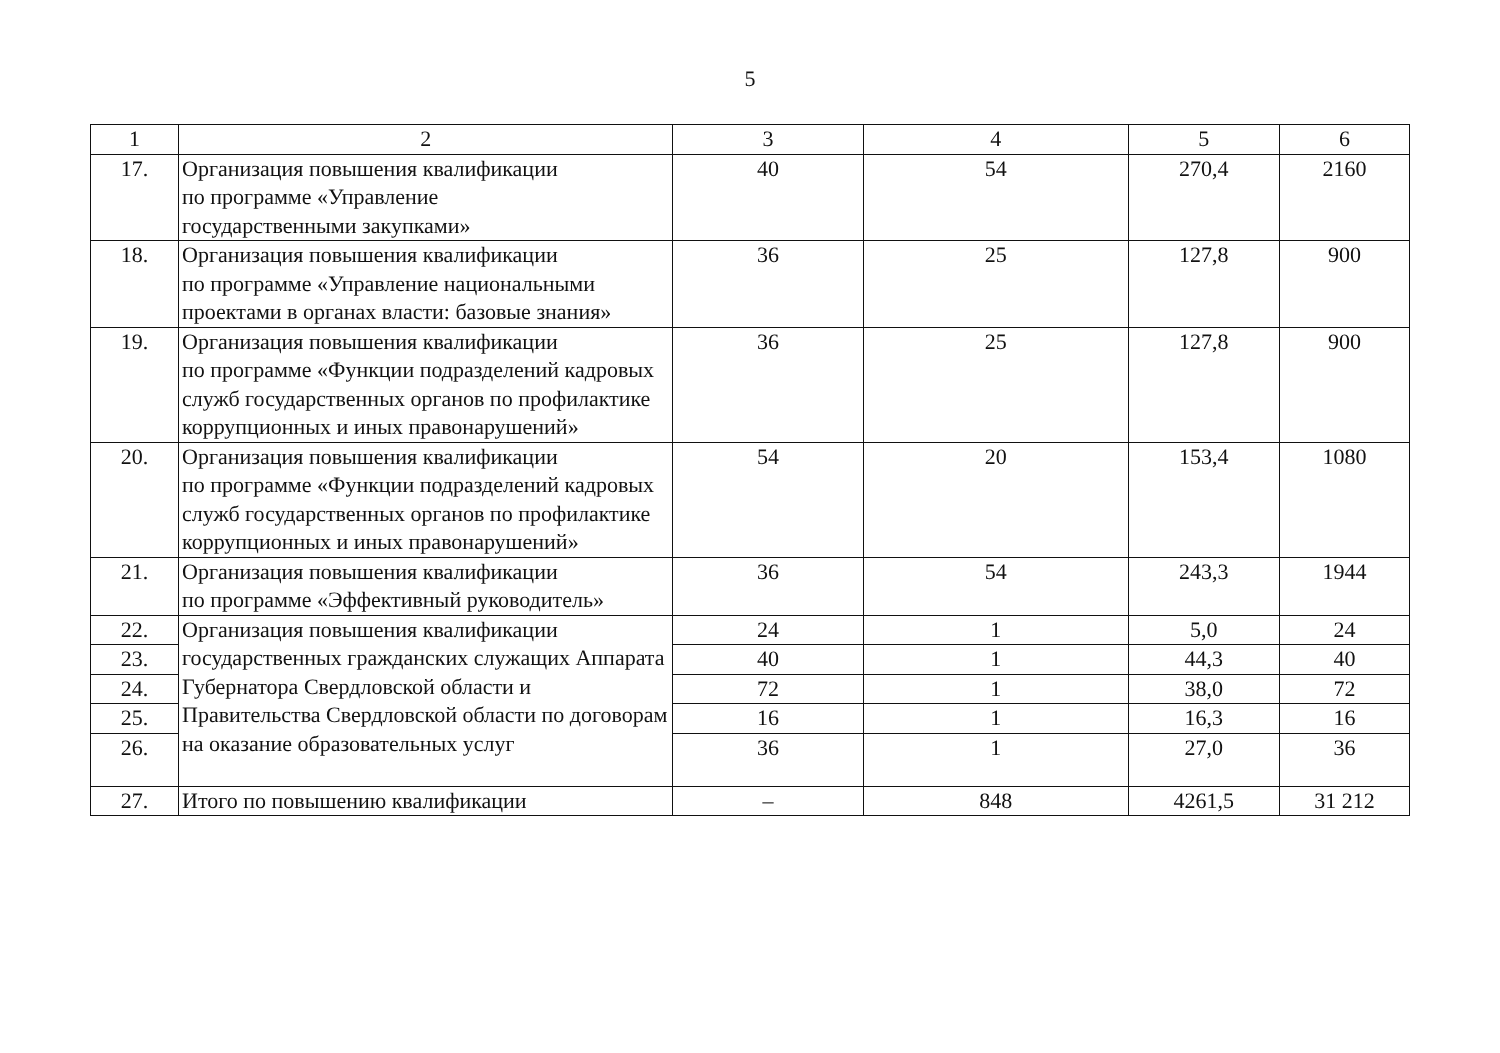5
| 1 | 2 | 3 | 4 | 5 | 6 |
| --- | --- | --- | --- | --- | --- |
| 17. | Организация повышения квалификации по программе «Управление государственными закупками» | 40 | 54 | 270,4 | 2160 |
| 18. | Организация повышения квалификации по программе «Управление национальными проектами в органах власти: базовые знания» | 36 | 25 | 127,8 | 900 |
| 19. | Организация повышения квалификации по программе «Функции подразделений кадровых служб государственных органов по профилактике коррупционных и иных правонарушений» | 36 | 25 | 127,8 | 900 |
| 20. | Организация повышения квалификации по программе «Функции подразделений кадровых служб государственных органов по профилактике коррупционных и иных правонарушений» | 54 | 20 | 153,4 | 1080 |
| 21. | Организация повышения квалификации по программе «Эффективный руководитель» | 36 | 54 | 243,3 | 1944 |
| 22. | Организация повышения квалификации государственных гражданских служащих Аппарата Губернатора Свердловской области и Правительства Свердловской области по договорам на оказание образовательных услуг | 24 | 1 | 5,0 | 24 |
| 23. | | 40 | 1 | 44,3 | 40 |
| 24. | | 72 | 1 | 38,0 | 72 |
| 25. | | 16 | 1 | 16,3 | 16 |
| 26. | | 36 | 1 | 27,0 | 36 |
| 27. | Итого по повышению квалификации | – | 848 | 4261,5 | 31 212 |